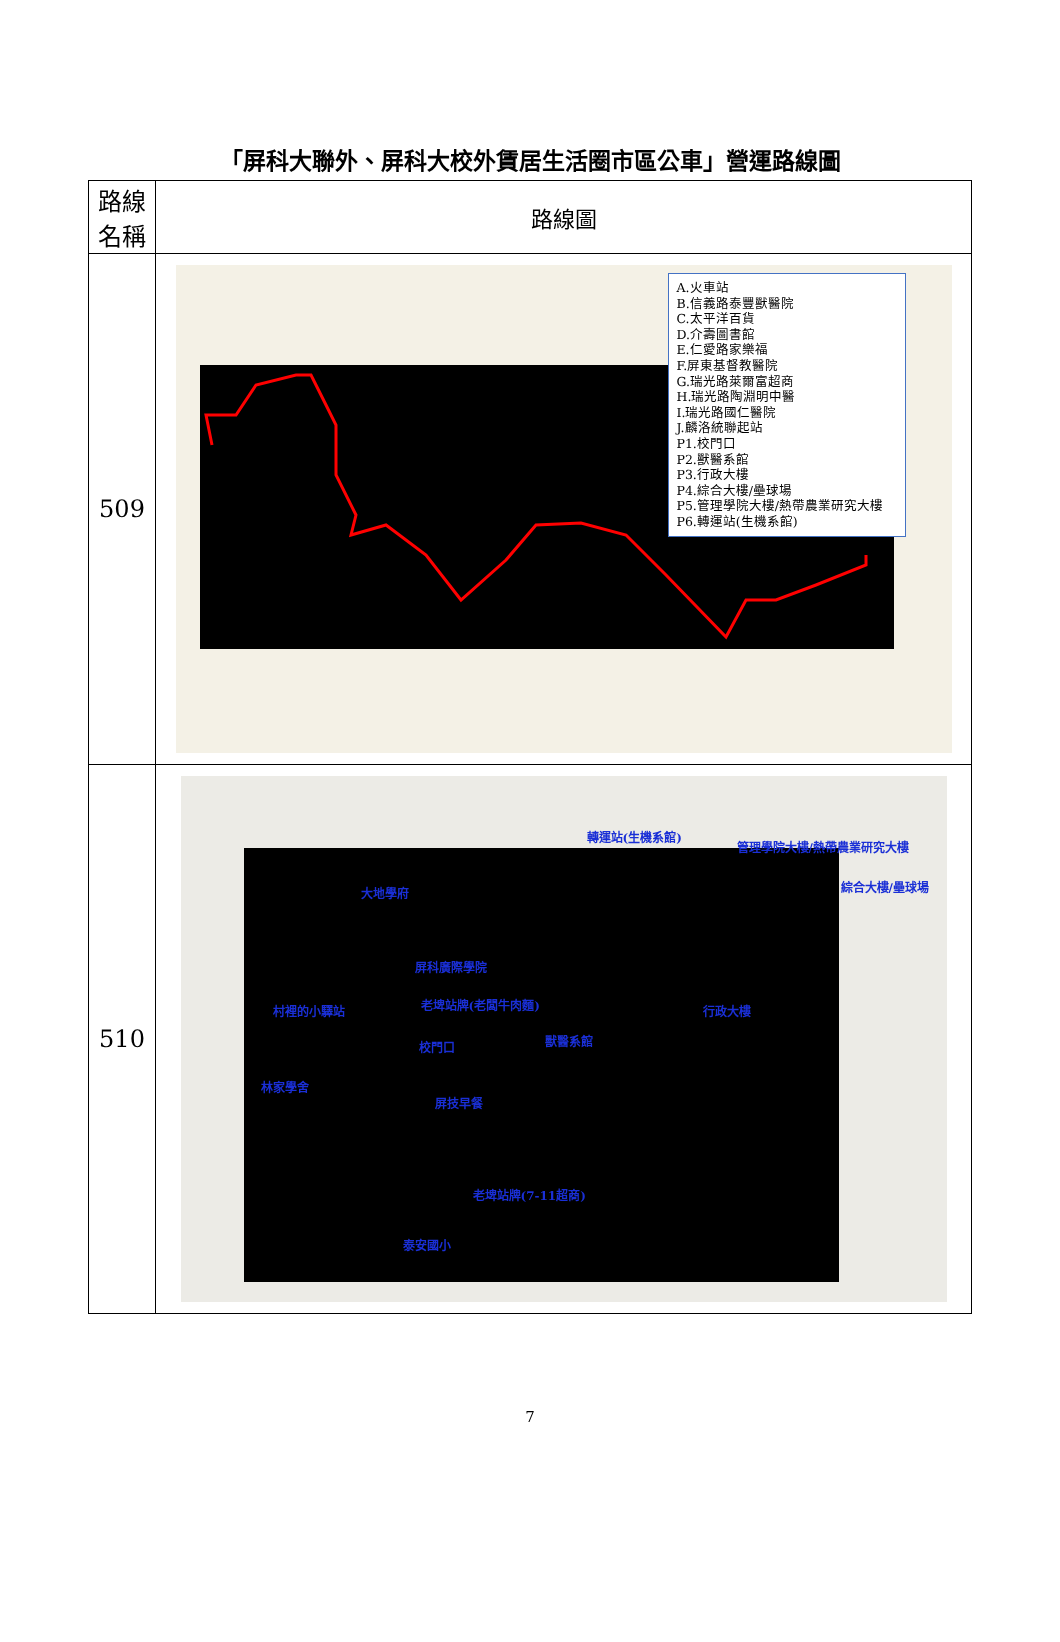「屏科大聯外、屏科大校外賃居生活圈市區公車」營運路線圖
| 路線 名稱 | 路線圖 |
| --- | --- |
| 509 | A.火車站 B.信義路泰豐獸醫院 C.太平洋百貨 D.介壽圖書館 E.仁愛路家樂福 F.屏東基督教醫院 G.瑞光路萊爾富超商 H.瑞光路陶淵明中醫 I.瑞光路國仁醫院 J.麟洛統聯起站 P1.校門口 P2.獸醫系館 P3.行政大樓 P4.綜合大樓/壘球場 P5.管理學院大樓/熱帶農業研究大樓 P6.轉運站(生機系館) |
| 510 | 大地學府 屏科廣際學院 老埤站牌(老闆牛肉麵) 村裡的小驛站 校門口 獸醫系館 行政大樓 林家學舍 屏技早餐 老埤站牌(7-11超商) 泰安國小 轉運站(生機系館) 管理學院大樓/熱帶農業研究大樓 綜合大樓/壘球場 |
7